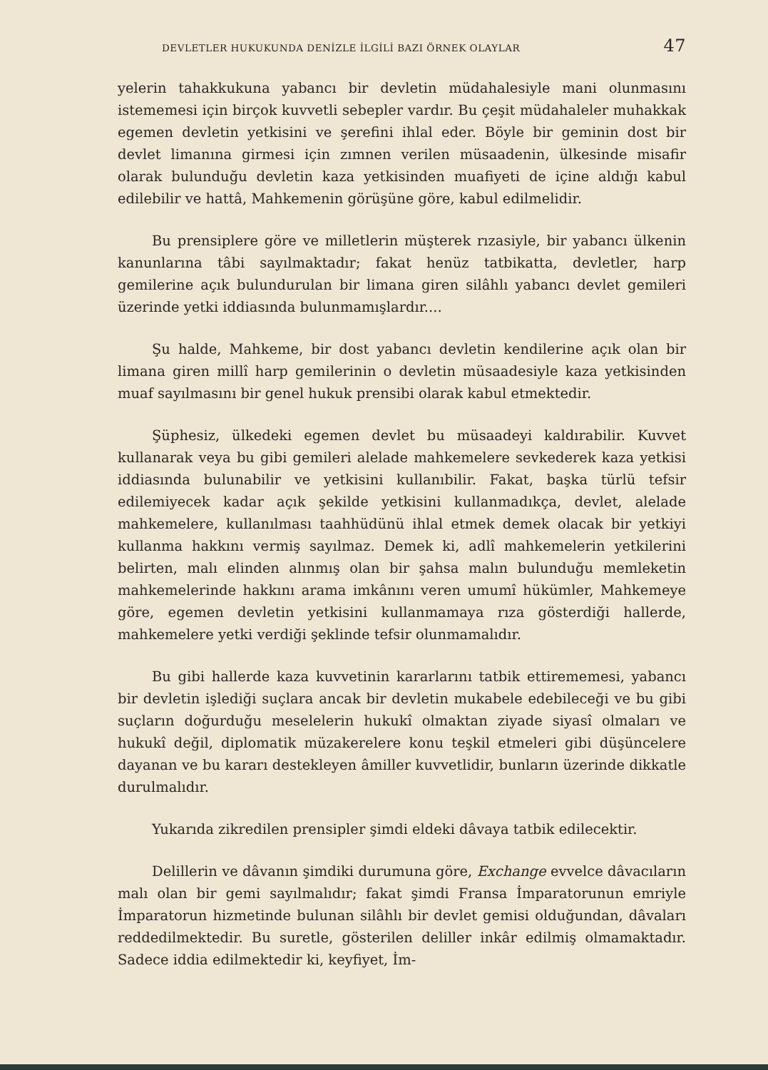DEVLETLER HUKUKUNDA DENİZLE İLGİLİ BAZI ÖRNEK OLAYLAR 47
yelerin tahakkukuna yabancı bir devletin müdahalesiyle mani olunmasını istememesi için birçok kuvvetli sebepler vardır. Bu çeşit müdahaleler muhakkak egemen devletin yetkisini ve şerefini ihlal eder. Böyle bir geminin dost bir devlet limanına girmesi için zımnen verilen müsaadenin, ülkesinde misafir olarak bulunduğu devletin kaza yetkisinden muafiyeti de içine aldığı kabul edilebilir ve hattâ, Mahkemenin görüşüne göre, kabul edilmelidir.
Bu prensiplere göre ve milletlerin müşterek rızasiyle, bir yabancı ülkenin kanunlarına tâbi sayılmaktadır; fakat henüz tatbikatta, devletler, harp gemilerine açık bulundurulan bir limana giren silâhlı yabancı devlet gemileri üzerinde yetki iddiasında bulunmamışlardır....
Şu halde, Mahkeme, bir dost yabancı devletin kendilerine açık olan bir limana giren millî harp gemilerinin o devletin müsaadesiyle kaza yetkisinden muaf sayılmasını bir genel hukuk prensibi olarak kabul etmektedir.
Şüphesiz, ülkedeki egemen devlet bu müsaadeyi kaldırabilir. Kuvvet kullanarak veya bu gibi gemileri alelade mahkemelere sevkederek kaza yetkisi iddiasında bulunabilir ve yetkisini kullanıbilir. Fakat, başka türlü tefsir edilemiyecek kadar açık şekilde yetkisini kullanmadıkça, devlet, alelade mahkemelere, kullanılması taahhüdünü ihlal etmek demek olacak bir yetkiyi kullanma hakkını vermiş sayılmaz. Demek ki, adlî mahkemelerin yetkilerini belirten, malı elinden alınmış olan bir şahsa malın bulunduğu memleketin mahkemelerinde hakkını arama imkânını veren umumî hükümler, Mahkemeye göre, egemen devletin yetkisini kullanmamaya rıza gösterdiği hallerde, mahkemelere yetki verdiği şeklinde tefsir olunmamalıdır.
Bu gibi hallerde kaza kuvvetinin kararlarını tatbik ettirememesi, yabancı bir devletin işlediği suçlara ancak bir devletin mukabele edebileceği ve bu gibi suçların doğurduğu meselelerin hukukî olmaktan ziyade siyasî olmaları ve hukukî değil, diplomatik müzakerelere konu teşkil etmeleri gibi düşüncelere dayanan ve bu kararı destekleyen âmiller kuvvetlidir, bunların üzerinde dikkatle durulmalıdır.
Yukarıda zikredilen prensipler şimdi eldeki dâvaya tatbik edilecektir.
Delillerin ve dâvanın şimdiki durumuna göre, Exchange evvelce dâvacıların malı olan bir gemi sayılmalıdır; fakat şimdi Fransa İmparatorunun emriyle İmparatorun hizmetinde bulunan silâhlı bir devlet gemisi olduğundan, dâvaları reddedilmektedir. Bu suretle, gösterilen deliller inkâr edilmiş olmamaktadır. Sadece iddia edilmektedir ki, keyfiyet, İm-